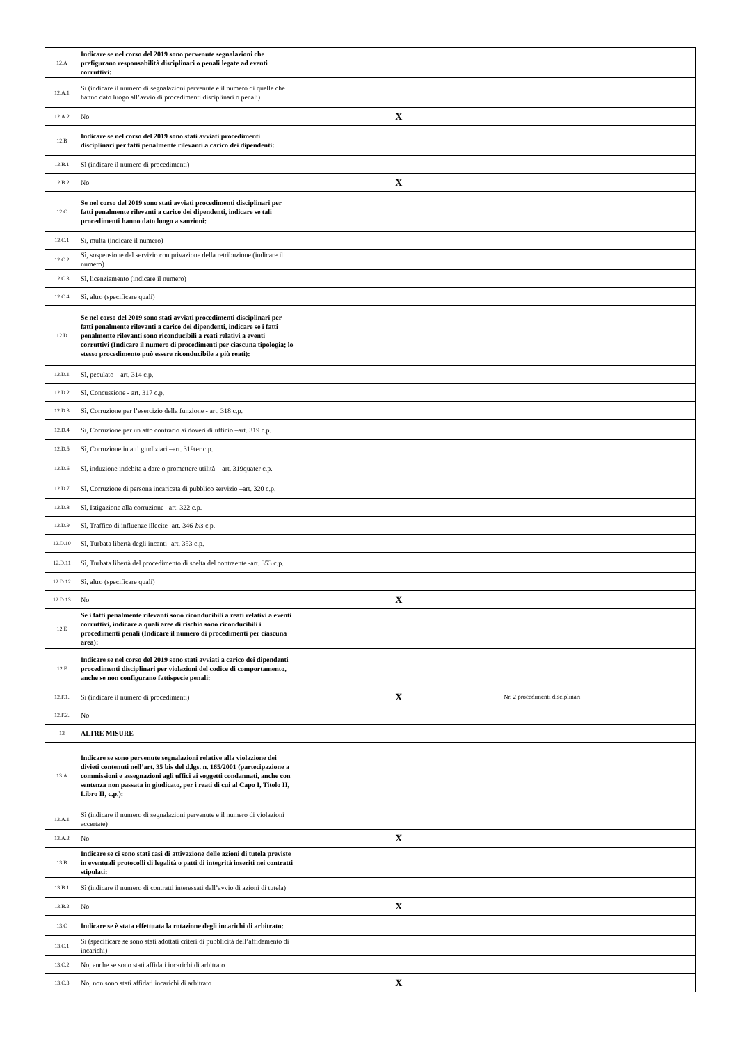| 12.A | Indicare se nel corso del 2019 sono pervenute segnalazioni che prefigurano responsabilità disciplinari o penali legate ad eventi corruttivi: | | |
| 12.A.1 | Sì (indicare il numero di segnalazioni pervenute e il numero di quelle che hanno dato luogo all’avvio di procedimenti disciplinari o penali) | | |
| 12.A.2 | No | X | |
| 12.B | Indicare se nel corso del 2019 sono stati avviati procedimenti disciplinari per fatti penalmente rilevanti a carico dei dipendenti: | | |
| 12.B.1 | Sì (indicare il numero di procedimenti) | | |
| 12.B.2 | No | X | |
| 12.C | Se nel corso del 2019 sono stati avviati procedimenti disciplinari per fatti penalmente rilevanti a carico dei dipendenti, indicare se tali procedimenti hanno dato luogo a sanzioni: | | |
| 12.C.1 | Sì, multa (indicare il numero) | | |
| 12.C.2 | Sì, sospensione dal servizio con privazione della retribuzione (indicare il numero) | | |
| 12.C.3 | Sì, licenziamento (indicare il numero) | | |
| 12.C.4 | Sì, altro (specificare quali) | | |
| 12.D | Se nel corso del 2019 sono stati avviati procedimenti disciplinari per fatti penalmente rilevanti a carico dei dipendenti, indicare se i fatti penalmente rilevanti sono riconducibili a reati relativi a eventi corruttivi (Indicare il numero di procedimenti per ciascuna tipologia; lo stesso procedimento può essere riconducibile a più reati): | | |
| 12.D.1 | Sì, peculato – art. 314 c.p. | | |
| 12.D.2 | Sì, Concussione - art. 317 c.p. | | |
| 12.D.3 | Sì, Corruzione per l’esercizio della funzione - art. 318 c.p. | | |
| 12.D.4 | Sì, Corruzione per un atto contrario ai doveri di ufficio –art. 319 c.p. | | |
| 12.D.5 | Sì, Corruzione in atti giudiziari –art. 319ter c.p. | | |
| 12.D.6 | Sì, induzione indebita a dare o promettere utilità – art. 319quater c.p. | | |
| 12.D.7 | Sì, Corruzione di persona incaricata di pubblico servizio –art. 320 c.p. | | |
| 12.D.8 | Sì, Istigazione alla corruzione –art. 322 c.p. | | |
| 12.D.9 | Sì, Traffico di influenze illecite -art. 346- bis c.p. | | |
| 12.D.10 | Sì, Turbata libertà degli incanti -art. 353 c.p. | | |
| 12.D.11 | Sì, Turbata libertà del procedimento di scelta del contraente -art. 353 c.p. | | |
| 12.D.12 | Sì, altro (specificare quali) | | |
| 12.D.13 | No | X | |
| 12.E | Se i fatti penalmente rilevanti sono riconducibili a reati relativi a eventi corruttivi, indicare a quali aree di rischio sono riconducibili i procedimenti penali (Indicare il numero di procedimenti per ciascuna area): | | |
| 12.F | Indicare se nel corso del 2019 sono stati avviati a carico dei dipendenti procedimenti disciplinari per violazioni del codice di comportamento, anche se non configurano fattispecie penali: | | |
| 12.F.1. | Sì (indicare il numero di procedimenti) | X | Nr. 2 procedimenti disciplinari |
| 12.F.2. | No | | |
| 13 | ALTRE MISURE | | |
| 13.A | Indicare se sono pervenute segnalazioni relative alla violazione dei divieti contenuti nell’art. 35 bis del d.lgs. n. 165/2001 (partecipazione a commissioni e assegnazioni agli uffici ai soggetti condannati, anche con sentenza non passata in giudicato, per i reati di cui al Capo I, Titolo II, Libro II, c.p.): | | |
| 13.A.1 | Sì (indicare il numero di segnalazioni pervenute e il numero di violazioni accertate) | | |
| 13.A.2 | No | X | |
| 13.B | Indicare se ci sono stati casi di attivazione delle azioni di tutela previste in eventuali protocolli di legalità o patti di integrità inseriti nei contratti stipulati: | | |
| 13.B.1 | Sì (indicare il numero di contratti interessati dall’avvio di azioni di tutela) | | |
| 13.B.2 | No | X | |
| 13.C | Indicare se è stata effettuata la rotazione degli incarichi di arbitrato: | | |
| 13.C.1 | Sì (specificare se sono stati adottati criteri di pubblicità dell’affidamento di incarichi) | | |
| 13.C.2 | No, anche se sono stati affidati incarichi di arbitrato | | |
| 13.C.3 | No, non sono stati affidati incarichi di arbitrato | X | |